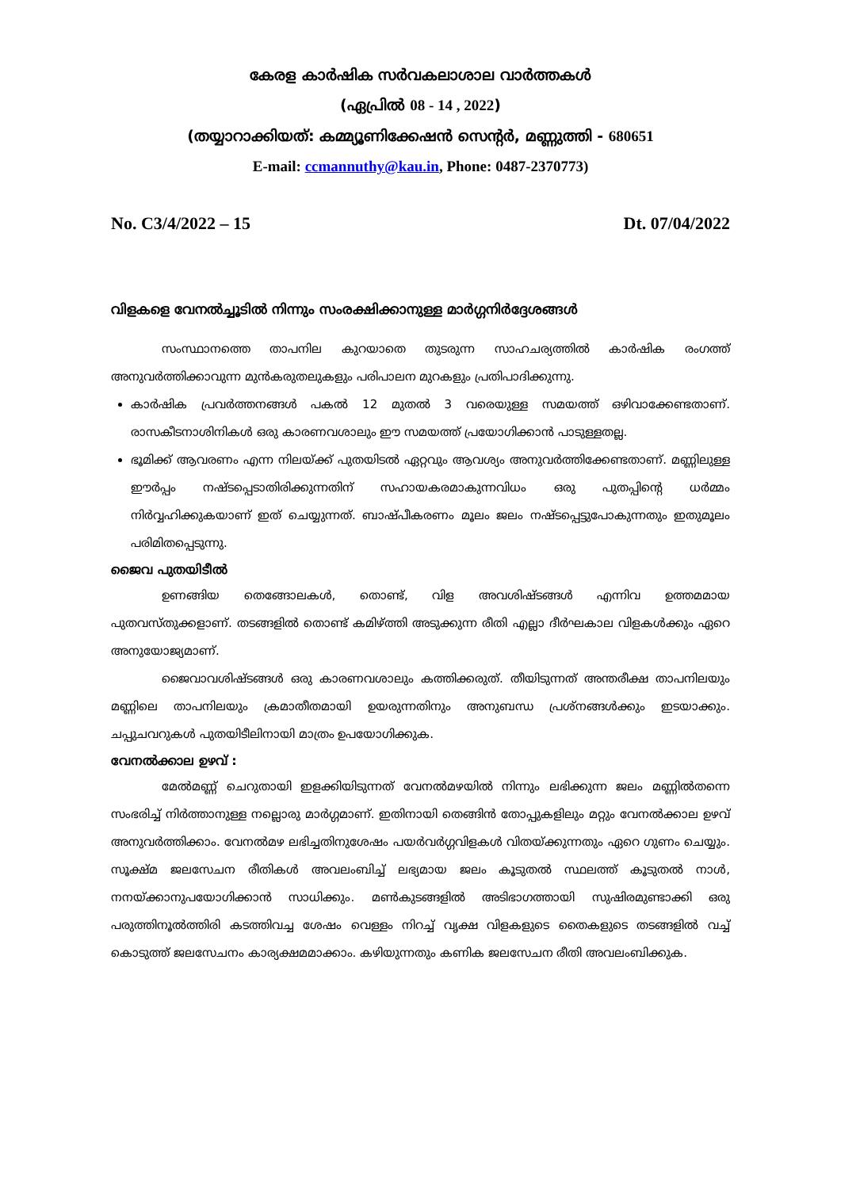കേരള കാർഷിക സർവകലാശാല വാർത്തകൾ
(ഏപ്രിൽ 08 - 14 , 2022)
(തയ്യാറാക്കിയത്: കമ്മ്യൂണിക്കേഷൻ സെന്റർ, മണ്ണുത്തി - 680651
E-mail: ccmannuthy@kau.in, Phone: 0487-2370773)
No. C3/4/2022 – 15 Dt. 07/04/2022
വിളകളെ വേനൽച്ചൂടിൽ നിന്നും സംരക്ഷിക്കാനുള്ള മാർഗ്ഗനിർദ്ദേശങ്ങൾ
സംസ്ഥാനത്തെ താപനില കുറയാതെ തുടരുന്ന സാഹചര്യത്തിൽ കാർഷിക രംഗത്ത് അനുവർത്തിക്കാവുന്ന മുൻകരുതലുകളും പരിപാലന മുറകളും പ്രതിപാദിക്കുന്നു.
കാർഷിക പ്രവർത്തനങ്ങൾ പകൽ 12 മുതൽ 3 വരെയുള്ള സമയത്ത് ഒഴിവാക്കേണ്ടതാണ്. രാസകീടനാശിനികൾ ഒരു കാരണവശാലും ഈ സമയത്ത് പ്രയോഗിക്കാൻ പാടുള്ളതല്ല.
ഭൂമിക്ക് ആവരണം എന്ന നിലയ്ക്ക് പുതയിടൽ ഏറ്റവും ആവശ്യം അനുവർത്തിക്കേണ്ടതാണ്. മണ്ണിലുള്ള ഈർപ്പം നഷ്ടപ്പെടാതിരിക്കുന്നതിന് സഹായകരമാകുന്നവിധം ഒരു പുതപ്പിന്റെ ധർമ്മം നിർവ്വഹിക്കുകയാണ് ഇത് ചെയ്യുന്നത്. ബാഷ്പീകരണം മൂലം ജലം നഷ്ടപ്പെട്ടുപോകുന്നതും ഇതുമൂലം പരിമിതപ്പെടുന്നു.
ജൈവ പുതയിടീൽ
ഉണങ്ങിയ തെങ്ങോലകൾ, തൊണ്ട്, വിള അവശിഷ്ടങ്ങൾ എന്നിവ ഉത്തമമായ പുതവസ്തുക്കളാണ്. തടങ്ങളിൽ തൊണ്ട് കമിഴ്ത്തി അടുക്കുന്ന രീതി എല്ലാ ദീർഘകാല വിളകൾക്കും ഏറെ അനുയോജ്യമാണ്.
ജൈവാവശിഷ്ടങ്ങൾ ഒരു കാരണവശാലും കത്തിക്കരുത്. തീയിടുന്നത് അന്തരീക്ഷ താപനിലയും മണ്ണിലെ താപനിലയും ക്രമാതീതമായി ഉയരുന്നതിനും അനുബന്ധ പ്രശ്നങ്ങൾക്കും ഇടയാക്കും. ചപ്പുചവറുകൾ പുതയിടീലിനായി മാത്രം ഉപയോഗിക്കുക.
വേനൽക്കാല ഉഴവ് :
മേൽമണ്ണ് ചെറുതായി ഇളക്കിയിടുന്നത് വേനൽമഴയിൽ നിന്നും ലഭിക്കുന്ന ജലം മണ്ണിൽതന്നെ സംഭരിച്ച് നിർത്താനുള്ള നല്ലൊരു മാർഗ്ഗമാണ്. ഇതിനായി തെങ്ങിൻ തോപ്പുകളിലും മറ്റും വേനൽക്കാല ഉഴവ് അനുവർത്തിക്കാം. വേനൽമഴ ലഭിച്ചതിനുശേഷം പയർവർഗ്ഗവിളകൾ വിതയ്ക്കുന്നതും ഏറെ ഗുണം ചെയ്യും. സൂക്ഷ്മ ജലസേചന രീതികൾ അവലംബിച്ച് ലഭ്യമായ ജലം കൂടുതൽ സ്ഥലത്ത് കൂടുതൽ നാൾ, നനയ്ക്കാനുപയോഗിക്കാൻ സാധിക്കും. മൺകുടങ്ങളിൽ അടിഭാഗത്തായി സുഷിരമുണ്ടാക്കി ഒരു പരുത്തിനൂൽത്തിരി കടത്തിവച്ച ശേഷം വെള്ളം നിറച്ച് വൃക്ഷ വിളകളുടെ തൈകളുടെ തടങ്ങളിൽ വച്ച് കൊടുത്ത് ജലസേചനം കാര്യക്ഷമമാക്കാം. കഴിയുന്നതും കണിക ജലസേചന രീതി അവലംബിക്കുക.